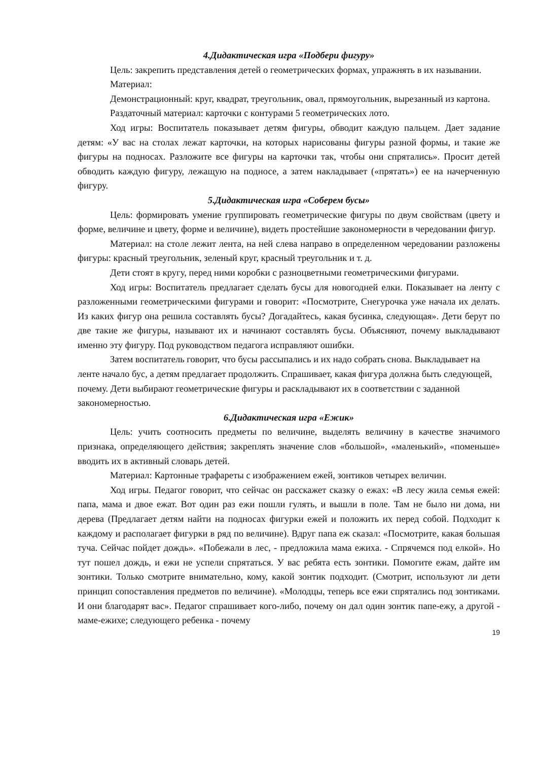4.Дидактическая игра «Подбери фигуру»
Цель: закрепить представления детей о геометрических формах, упражнять в их назывании.
Материал:
Демонстрационный: круг, квадрат, треугольник, овал, прямоугольник, вырезанный из картона.
Раздаточный материал: карточки с контурами 5 геометрических лото.
Ход игры: Воспитатель показывает детям фигуры, обводит каждую пальцем. Дает задание детям: «У вас на столах лежат карточки, на которых нарисованы фигуры разной формы, и такие же фигуры на подносах. Разложите все фигуры на карточки так, чтобы они спрятались». Просит детей обводить каждую фигуру, лежащую на подносе, а затем накладывает («прятать») ее на начерченную фигуру.
5.Дидактическая игра «Соберем бусы»
Цель: формировать умение группировать геометрические фигуры по двум свойствам (цвету и форме, величине и цвету, форме и величине), видеть простейшие закономерности в чередовании фигур.
Материал: на столе лежит лента, на ней слева направо в определенном чередовании разложены фигуры: красный треугольник, зеленый круг, красный треугольник и т. д.
Дети стоят в кругу, перед ними коробки с разноцветными геометрическими фигурами.
Ход игры: Воспитатель предлагает сделать бусы для новогодней елки. Показывает на ленту с разложенными геометрическими фигурами и говорит: «Посмотрите, Снегурочка уже начала их делать. Из каких фигур она решила составлять бусы? Догадайтесь, какая бусинка, следующая». Дети берут по две такие же фигуры, называют их и начинают составлять бусы. Объясняют, почему выкладывают именно эту фигуру. Под руководством педагога исправляют ошибки.
Затем воспитатель говорит, что бусы рассыпались и их надо собрать снова. Выкладывает на ленте начало бус, а детям предлагает продолжить. Спрашивает, какая фигура должна быть следующей, почему. Дети выбирают геометрические фигуры и раскладывают их в соответствии с заданной закономерностью.
6.Дидактическая игра «Ежик»
Цель: учить соотносить предметы по величине, выделять величину в качестве значимого признака, определяющего действия; закреплять значение слов «большой», «маленький», «поменьше» вводить их в активный словарь детей.
Материал: Картонные трафареты с изображением ежей, зонтиков четырех величин.
Ход игры. Педагог говорит, что сейчас он расскажет сказку о ежах: «В лесу жила семья ежей: папа, мама и двое ежат. Вот один раз ежи пошли гулять, и вышли в поле. Там не было ни дома, ни дерева (Предлагает детям найти на подносах фигурки ежей и положить их перед собой. Подходит к каждому и располагает фигурки в ряд по величине). Вдруг папа еж сказал: «Посмотрите, какая большая туча. Сейчас пойдет дождь». «Побежали в лес, - предложила мама ежиха. - Спрячемся под елкой». Но тут пошел дождь, и ежи не успели спрятаться. У вас ребята есть зонтики. Помогите ежам, дайте им зонтики. Только смотрите внимательно, кому, какой зонтик подходит. (Смотрит, используют ли дети принцип сопоставления предметов по величине). «Молодцы, теперь все ежи спрятались под зонтиками. И они благодарят вас». Педагог спрашивает кого-либо, почему он дал один зонтик папе-ежу, а другой - маме-ежихе; следующего ребенка - почему
19